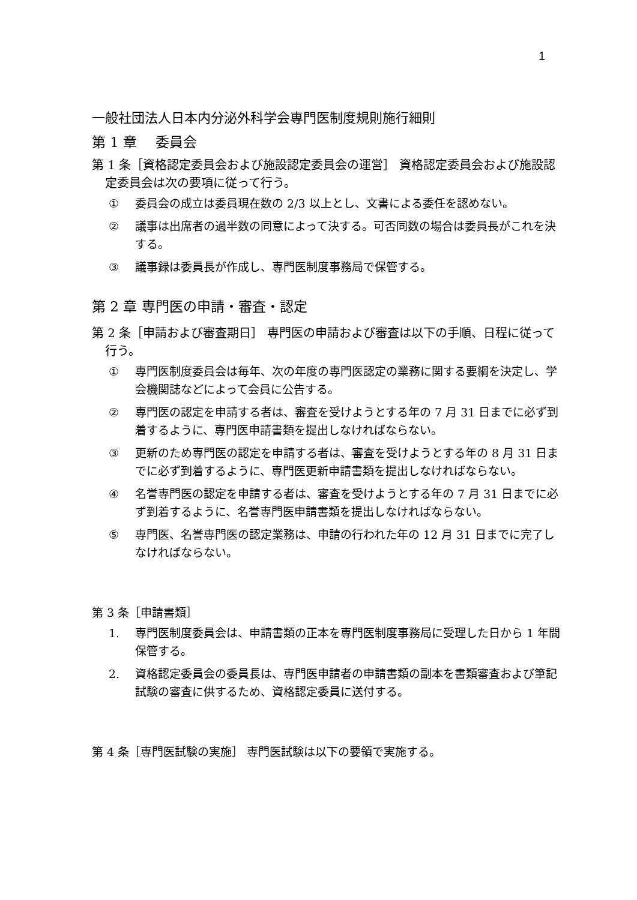1
一般社団法人日本内分泌外科学会専門医制度規則施行細則
第 1 章　 委員会
第 1 条［資格認定委員会および施設認定委員会の運営］ 資格認定委員会および施設認定委員会は次の要項に従って行う。
① 委員会の成立は委員現在数の 2/3 以上とし、文書による委任を認めない。
② 議事は出席者の過半数の同意によって決する。可否同数の場合は委員長がこれを決する。
③ 議事録は委員長が作成し、専門医制度事務局で保管する。
第 2 章 専門医の申請・審査・認定
第 2 条［申請および審査期日］ 専門医の申請および審査は以下の手順、日程に従って行う。
① 専門医制度委員会は毎年、次の年度の専門医認定の業務に関する要綱を決定し、学会機関誌などによって会員に公告する。
② 専門医の認定を申請する者は、審査を受けようとする年の 7 月 31 日までに必ず到着するように、専門医申請書類を提出しなければならない。
③ 更新のため専門医の認定を申請する者は、審査を受けようとする年の 8 月 31 日までに必ず到着するように、専門医更新申請書類を提出しなければならない。
④ 名誉専門医の認定を申請する者は、審査を受けようとする年の 7 月 31 日までに必ず到着するように、名誉専門医申請書類を提出しなければならない。
⑤ 専門医、名誉専門医の認定業務は、申請の行われた年の 12 月 31 日までに完了しなければならない。
第 3 条［申請書類］
1. 専門医制度委員会は、申請書類の正本を専門医制度事務局に受理した日から 1 年間保管する。
2. 資格認定委員会の委員長は、専門医申請者の申請書類の副本を書類審査および筆記試験の審査に供するため、資格認定委員に送付する。
第 4 条［専門医試験の実施］ 専門医試験は以下の要領で実施する。